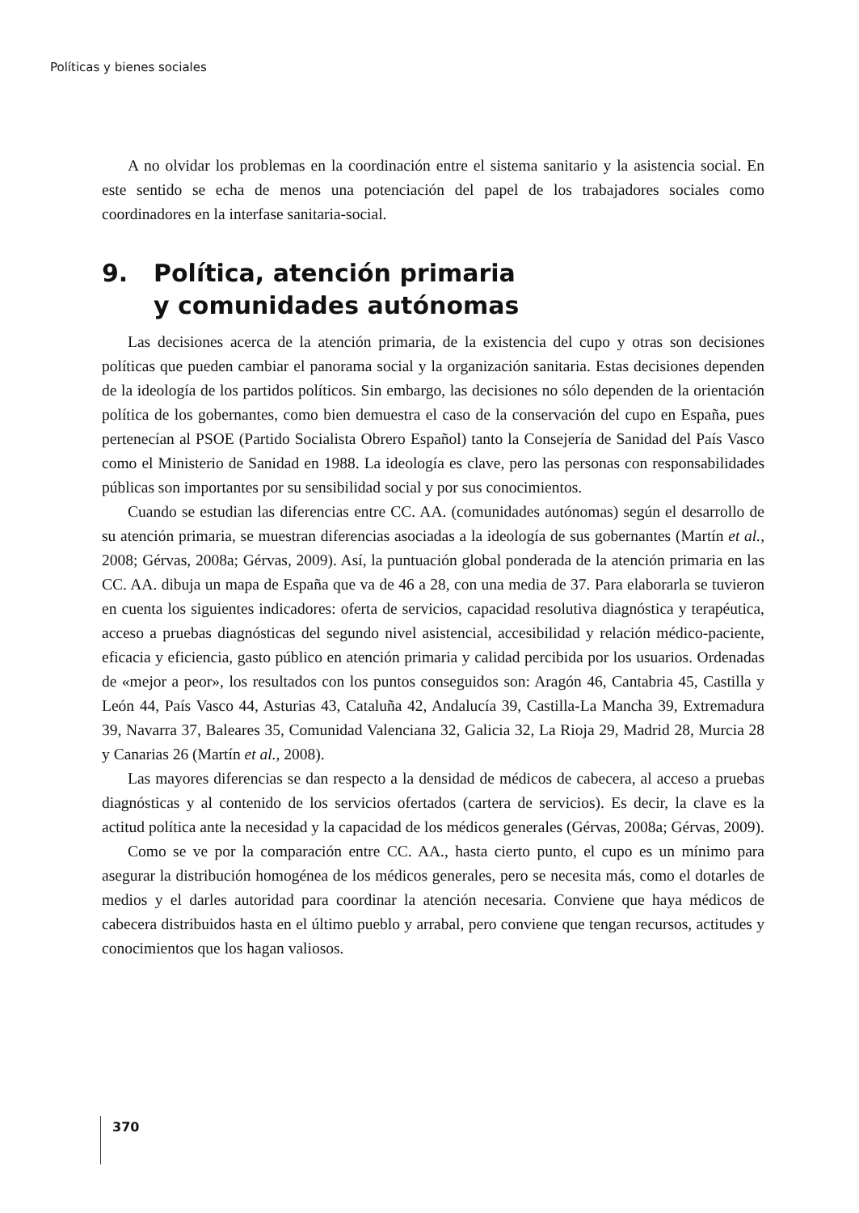Políticas y bienes sociales
A no olvidar los problemas en la coordinación entre el sistema sanitario y la asistencia social. En este sentido se echa de menos una potenciación del papel de los trabajadores sociales como coordinadores en la interfase sanitaria-social.
9. Política, atención primaria
y comunidades autónomas
Las decisiones acerca de la atención primaria, de la existencia del cupo y otras son decisiones políticas que pueden cambiar el panorama social y la organización sanitaria. Estas decisiones dependen de la ideología de los partidos políticos. Sin embargo, las decisiones no sólo dependen de la orientación política de los gobernantes, como bien demuestra el caso de la conservación del cupo en España, pues pertenecían al PSOE (Partido Socialista Obrero Español) tanto la Consejería de Sanidad del País Vasco como el Ministerio de Sanidad en 1988. La ideología es clave, pero las personas con responsabilidades públicas son importantes por su sensibilidad social y por sus conocimientos.
Cuando se estudian las diferencias entre CC. AA. (comunidades autónomas) según el desarrollo de su atención primaria, se muestran diferencias asociadas a la ideología de sus gobernantes (Martín et al., 2008; Gérvas, 2008a; Gérvas, 2009). Así, la puntuación global ponderada de la atención primaria en las CC. AA. dibuja un mapa de España que va de 46 a 28, con una media de 37. Para elaborarla se tuvieron en cuenta los siguientes indicadores: oferta de servicios, capacidad resolutiva diagnóstica y terapéutica, acceso a pruebas diagnósticas del segundo nivel asistencial, accesibilidad y relación médico-paciente, eficacia y eficiencia, gasto público en atención primaria y calidad percibida por los usuarios. Ordenadas de «mejor a peor», los resultados con los puntos conseguidos son: Aragón 46, Cantabria 45, Castilla y León 44, País Vasco 44, Asturias 43, Cataluña 42, Andalucía 39, Castilla-La Mancha 39, Extremadura 39, Navarra 37, Baleares 35, Comunidad Valenciana 32, Galicia 32, La Rioja 29, Madrid 28, Murcia 28 y Canarias 26 (Martín et al., 2008).
Las mayores diferencias se dan respecto a la densidad de médicos de cabecera, al acceso a pruebas diagnósticas y al contenido de los servicios ofertados (cartera de servicios). Es decir, la clave es la actitud política ante la necesidad y la capacidad de los médicos generales (Gérvas, 2008a; Gérvas, 2009).
Como se ve por la comparación entre CC. AA., hasta cierto punto, el cupo es un mínimo para asegurar la distribución homogénea de los médicos generales, pero se necesita más, como el dotarles de medios y el darles autoridad para coordinar la atención necesaria. Conviene que haya médicos de cabecera distribuidos hasta en el último pueblo y arrabal, pero conviene que tengan recursos, actitudes y conocimientos que los hagan valiosos.
370